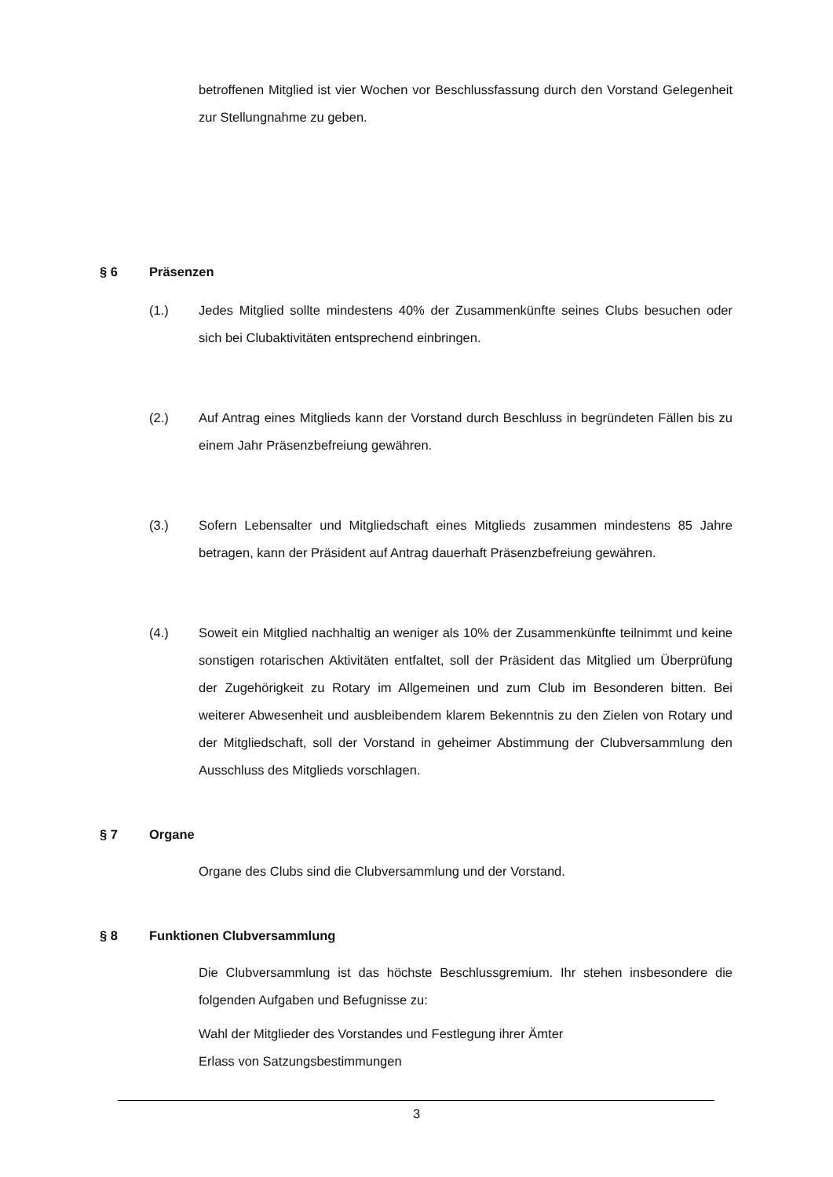betroffenen Mitglied ist vier Wochen vor Beschlussfassung durch den Vorstand Gelegenheit zur Stellungnahme zu geben.
§ 6 Präsenzen
(1.) Jedes Mitglied sollte mindestens 40% der Zusammenkünfte seines Clubs besuchen oder sich bei Clubaktivitäten entsprechend einbringen.
(2.) Auf Antrag eines Mitglieds kann der Vorstand durch Beschluss in begründeten Fällen bis zu einem Jahr Präsenzbefreiung gewähren.
(3.) Sofern Lebensalter und Mitgliedschaft eines Mitglieds zusammen mindestens 85 Jahre betragen, kann der Präsident auf Antrag dauerhaft Präsenzbefreiung gewähren.
(4.) Soweit ein Mitglied nachhaltig an weniger als 10% der Zusammenkünfte teilnimmt und keine sonstigen rotarischen Aktivitäten entfaltet, soll der Präsident das Mitglied um Überprüfung der Zugehörigkeit zu Rotary im Allgemeinen und zum Club im Besonderen bitten. Bei weiterer Abwesenheit und ausbleibendem klarem Bekenntnis zu den Zielen von Rotary und der Mitgliedschaft, soll der Vorstand in geheimer Abstimmung der Clubversammlung den Ausschluss des Mitglieds vorschlagen.
§ 7 Organe
Organe des Clubs sind die Clubversammlung und der Vorstand.
§ 8 Funktionen Clubversammlung
Die Clubversammlung ist das höchste Beschlussgremium. Ihr stehen insbesondere die folgenden Aufgaben und Befugnisse zu:
Wahl der Mitglieder des Vorstandes und Festlegung ihrer Ämter
Erlass von Satzungsbestimmungen
3